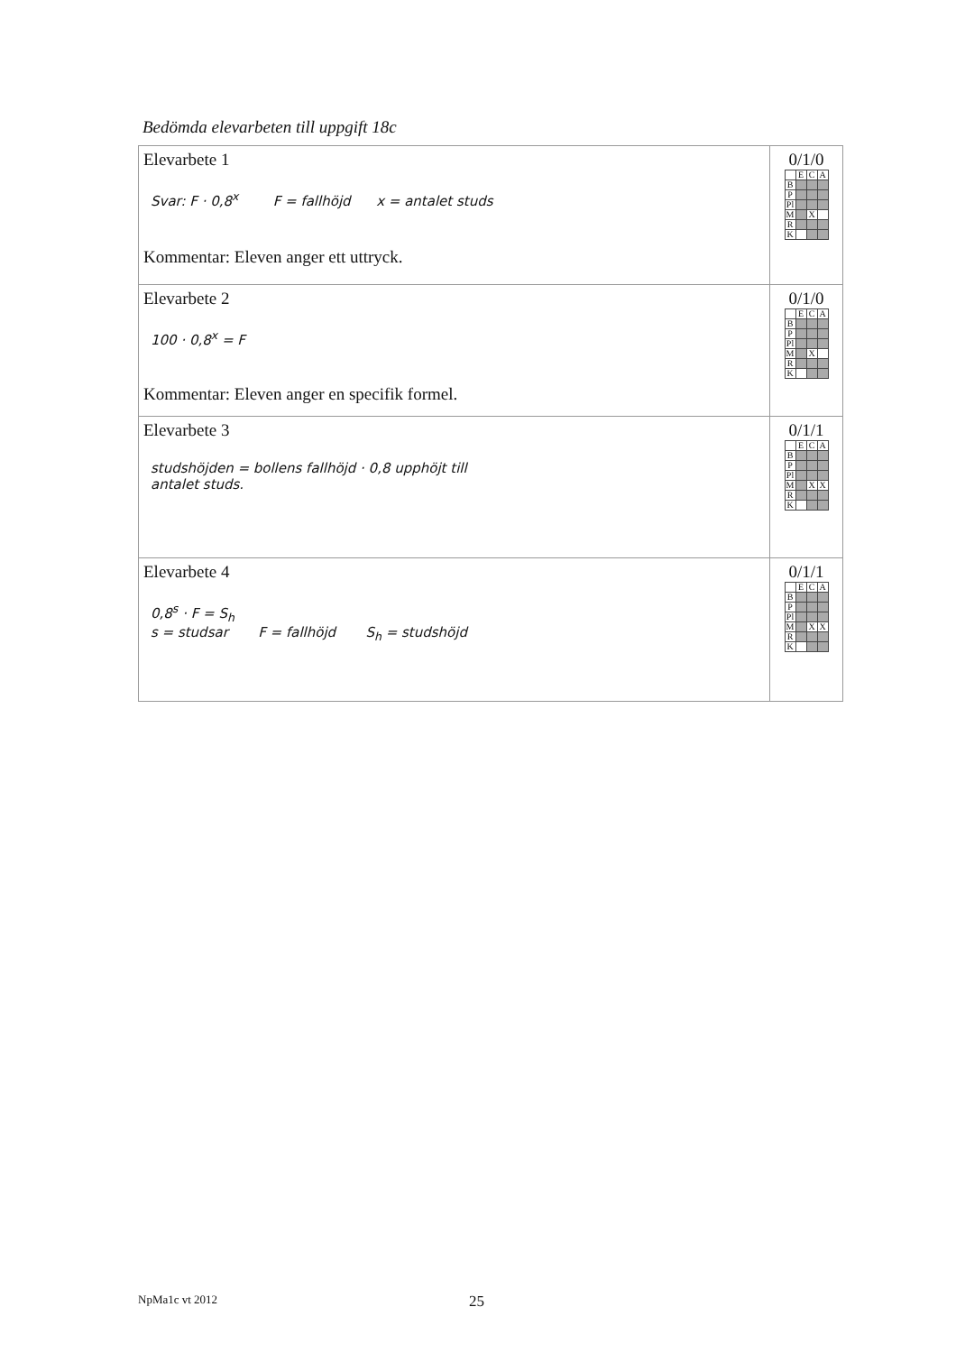Bedömda elevarbeten till uppgift 18c
| Elevarbete 1 Svar: F · 0,8<sup>x</sup> F = fallhöjd x = antalet studs Kommentar: Eleven anger ett uttryck. | 0/1/0 / / E / C / A / / B / / / / / P / / / / / Pl / / / / / M / / X / / / R / / / / / K / / / / |
| Elevarbete 2 100 · 0,8<sup>x</sup> = F Kommentar: Eleven anger en specifik formel. | 0/1/0 / / E / C / A / / B / / / / / P / / / / / Pl / / / / / M / / X / / / R / / / / / K / / / / |
| Elevarbete 3 studshöjden = bollens fallhöjd · 0,8 upphöjt till antalet studs. | 0/1/1 / / E / C / A / / B / / / / / P / / / / / Pl / / / / / M / / X / X / / R / / / / / K / / / / |
| Elevarbete 4 0,8<sup>s</sup> · F = S<sub>h</sub> s = studsar F = fallhöjd S<sub>h</sub> = studshöjd | 0/1/1 / / E / C / A / / B / / / / / P / / / / / Pl / / / / / M / / X / X / / R / / / / / K / / / / |
NpMa1c vt 2012 25